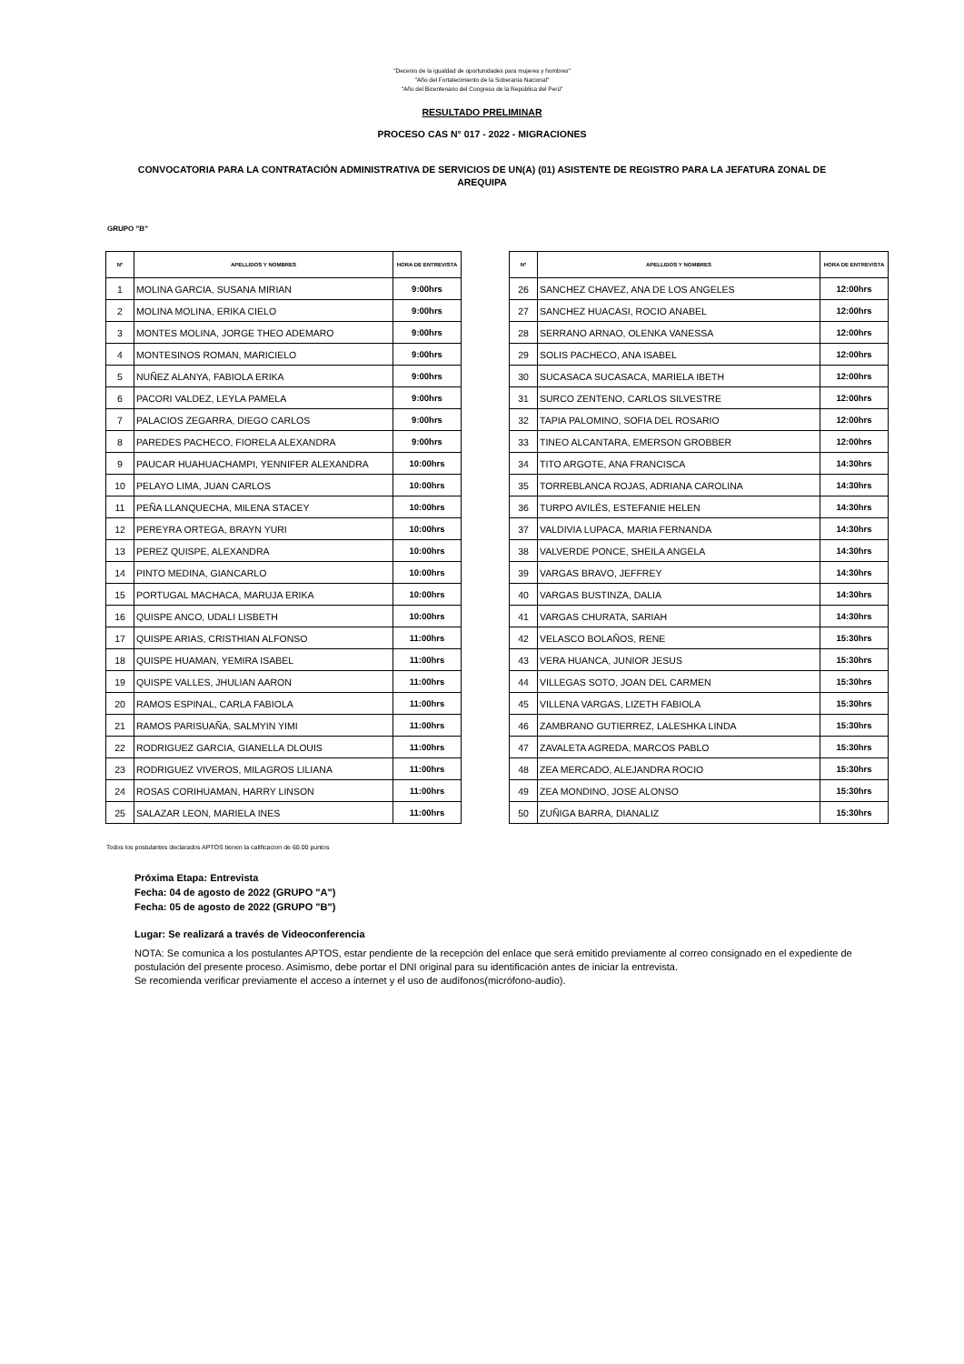"Decenio de la igualdad de oportunidades para mujeres y hombres"
"Año del Fortalecimiento de la Soberanía Nacional"
"Año del Bicentenario del Congreso de la República del Perú"
RESULTADO PRELIMINAR
PROCESO CAS N° 017 - 2022 - MIGRACIONES
CONVOCATORIA PARA LA CONTRATACIÓN ADMINISTRATIVA DE SERVICIOS DE UN(A) (01) ASISTENTE DE REGISTRO PARA LA JEFATURA ZONAL DE AREQUIPA
GRUPO "B"
| N° | APELLIDOS Y NOMBRES | HORA DE ENTREVISTA |
| --- | --- | --- |
| 1 | MOLINA GARCIA, SUSANA MIRIAN | 9:00hrs |
| 2 | MOLINA MOLINA, ERIKA CIELO | 9:00hrs |
| 3 | MONTES MOLINA, JORGE THEO ADEMARO | 9:00hrs |
| 4 | MONTESINOS ROMAN, MARICIELO | 9:00hrs |
| 5 | NUÑEZ ALANYA, FABIOLA ERIKA | 9:00hrs |
| 6 | PACORI VALDEZ, LEYLA PAMELA | 9:00hrs |
| 7 | PALACIOS ZEGARRA, DIEGO CARLOS | 9:00hrs |
| 8 | PAREDES PACHECO, FIORELA ALEXANDRA | 9:00hrs |
| 9 | PAUCAR HUAHUACHAMPI, YENNIFER ALEXANDRA | 10:00hrs |
| 10 | PELAYO LIMA, JUAN CARLOS | 10:00hrs |
| 11 | PEÑA LLANQUECHA, MILENA STACEY | 10:00hrs |
| 12 | PEREYRA ORTEGA, BRAYN YURI | 10:00hrs |
| 13 | PEREZ QUISPE, ALEXANDRA | 10:00hrs |
| 14 | PINTO MEDINA, GIANCARLO | 10:00hrs |
| 15 | PORTUGAL MACHACA, MARUJA ERIKA | 10:00hrs |
| 16 | QUISPE ANCO, UDALI LISBETH | 10:00hrs |
| 17 | QUISPE ARIAS, CRISTHIAN ALFONSO | 11:00hrs |
| 18 | QUISPE HUAMAN, YEMIRA ISABEL | 11:00hrs |
| 19 | QUISPE VALLES, JHULIAN AARON | 11:00hrs |
| 20 | RAMOS ESPINAL, CARLA FABIOLA | 11:00hrs |
| 21 | RAMOS PARISUAÑA, SALMYIN YIMI | 11:00hrs |
| 22 | RODRIGUEZ GARCIA, GIANELLA DLOUIS | 11:00hrs |
| 23 | RODRIGUEZ VIVEROS, MILAGROS LILIANA | 11:00hrs |
| 24 | ROSAS CORIHUAMAN, HARRY LINSON | 11:00hrs |
| 25 | SALAZAR LEON, MARIELA INES | 11:00hrs |
| N° | APELLIDOS Y NOMBRES | HORA DE ENTREVISTA |
| --- | --- | --- |
| 26 | SANCHEZ CHAVEZ, ANA DE LOS ANGELES | 12:00hrs |
| 27 | SANCHEZ HUACASI, ROCIO ANABEL | 12:00hrs |
| 28 | SERRANO ARNAO, OLENKA VANESSA | 12:00hrs |
| 29 | SOLIS PACHECO, ANA ISABEL | 12:00hrs |
| 30 | SUCASACA SUCASACA, MARIELA IBETH | 12:00hrs |
| 31 | SURCO ZENTENO, CARLOS SILVESTRE | 12:00hrs |
| 32 | TAPIA PALOMINO, SOFIA DEL ROSARIO | 12:00hrs |
| 33 | TINEO ALCANTARA, EMERSON GROBBER | 12:00hrs |
| 34 | TITO ARGOTE, ANA FRANCISCA | 14:30hrs |
| 35 | TORREBLANCA ROJAS, ADRIANA CAROLINA | 14:30hrs |
| 36 | TURPO AVILÉS, ESTEFANIE HELEN | 14:30hrs |
| 37 | VALDIVIA LUPACA, MARIA FERNANDA | 14:30hrs |
| 38 | VALVERDE PONCE, SHEILA ANGELA | 14:30hrs |
| 39 | VARGAS BRAVO, JEFFREY | 14:30hrs |
| 40 | VARGAS BUSTINZA, DALIA | 14:30hrs |
| 41 | VARGAS CHURATA, SARIAH | 14:30hrs |
| 42 | VELASCO BOLAÑOS, RENE | 15:30hrs |
| 43 | VERA HUANCA, JUNIOR JESUS | 15:30hrs |
| 44 | VILLEGAS SOTO, JOAN DEL CARMEN | 15:30hrs |
| 45 | VILLENA VARGAS, LIZETH FABIOLA | 15:30hrs |
| 46 | ZAMBRANO GUTIERREZ, LALESHKA LINDA | 15:30hrs |
| 47 | ZAVALETA AGREDA, MARCOS PABLO | 15:30hrs |
| 48 | ZEA MERCADO, ALEJANDRA ROCIO | 15:30hrs |
| 49 | ZEA MONDINO, JOSE ALONSO | 15:30hrs |
| 50 | ZUÑIGA BARRA, DIANALIZ | 15:30hrs |
Todos los postulantes declarados APTOS tienen la calificacion de 60.00 puntos
Próxima Etapa: Entrevista
Fecha: 04 de agosto de 2022 (GRUPO "A")
Fecha: 05 de agosto de 2022 (GRUPO "B")
Lugar: Se realizará a través de Videoconferencia
NOTA: Se comunica a los postulantes APTOS, estar pendiente de la recepción del enlace que será emitido previamente al correo consignado en el expediente de postulación del presente proceso. Asimismo, debe portar el DNI original para su identificación antes de iniciar la entrevista.
Se recomienda verificar previamente el acceso a internet y el uso de audífonos(micrófono-audio).